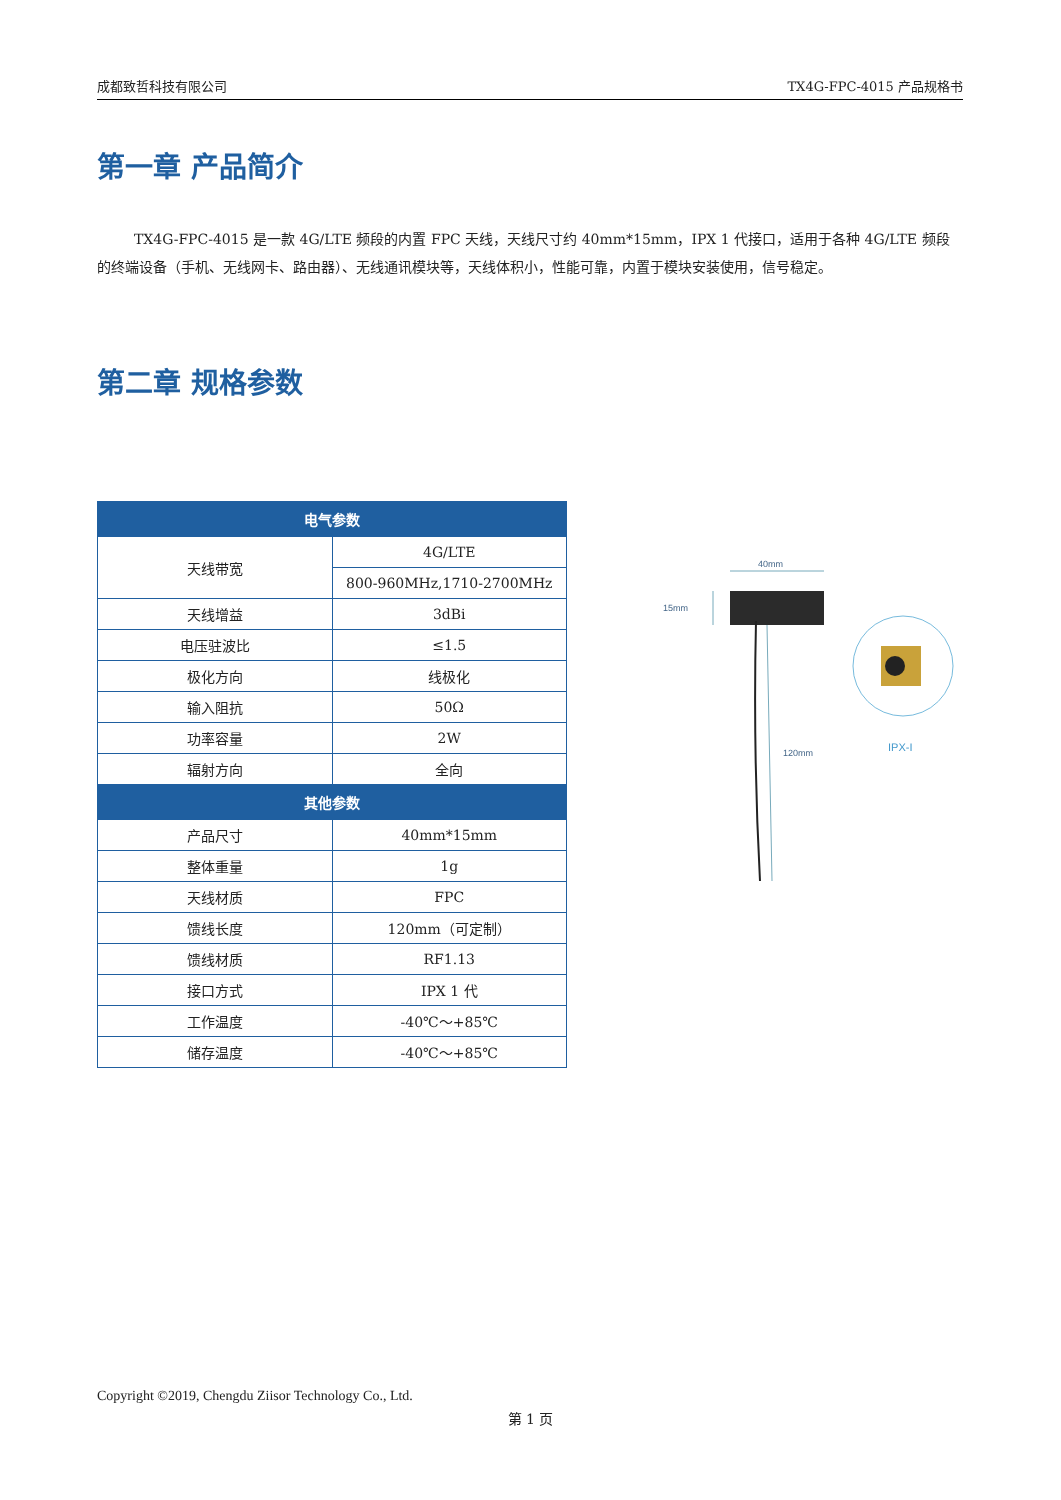成都致哲科技有限公司 TX4G-FPC-4015 产品规格书
第一章 产品简介
TX4G-FPC-4015 是一款 4G/LTE 频段的内置 FPC 天线，天线尺寸约 40mm*15mm，IPX 1 代接口，适用于各种 4G/LTE 频段的终端设备（手机、无线网卡、路由器）、无线通讯模块等，天线体积小，性能可靠，内置于模块安装使用，信号稳定。
第二章 规格参数
| 电气参数 | |
| --- | --- |
| 天线带宽 | 4G/LTE |
| | 800-960MHz,1710-2700MHz |
| 天线增益 | 3dBi |
| 电压驻波比 | ≤1.5 |
| 极化方向 | 线极化 |
| 输入阻抗 | 50Ω |
| 功率容量 | 2W |
| 辐射方向 | 全向 |
| 其他参数 | |
| 产品尺寸 | 40mm*15mm |
| 整体重量 | 1g |
| 天线材质 | FPC |
| 馈线长度 | 120mm（可定制） |
| 馈线材质 | RF1.13 |
| 接口方式 | IPX 1 代 |
| 工作温度 | -40℃～+85℃ |
| 储存温度 | -40℃～+85℃ |
40mm
15mm
120mm
IPX-I
Copyright ©2019, Chengdu Ziisor Technology Co., Ltd.
第 1 页